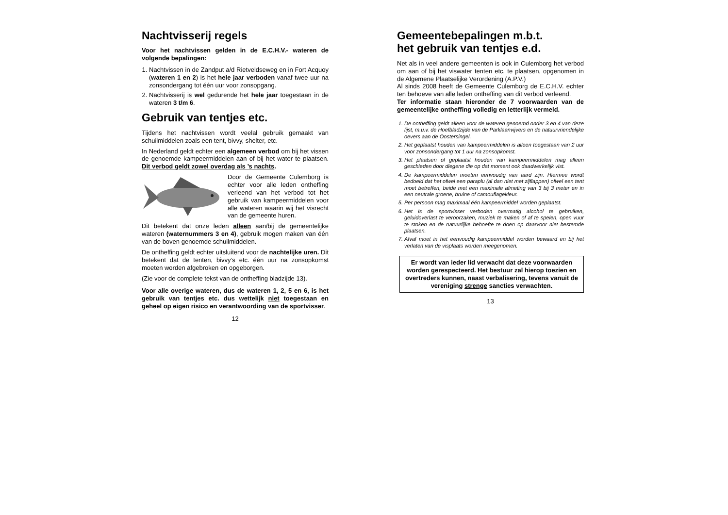Nachtvisserij regels
Voor het nachtvissen gelden in de E.C.H.V.- wateren de volgende bepalingen:
1. Nachtvissen in de Zandput a/d Rietveldseweg en in Fort Acquoy (wateren 1 en 2) is het hele jaar verboden vanaf twee uur na zonsondergang tot één uur voor zonsopgang.
2. Nachtvisserij is wel gedurende het hele jaar toegestaan in de wateren 3 t/m 6.
Gebruik van tentjes etc.
Tijdens het nachtvissen wordt veelal gebruik gemaakt van schuilmiddelen zoals een tent, bivvy, shelter, etc.
In Nederland geldt echter een algemeen verbod om bij het vissen de genoemde kampeermiddelen aan of bij het water te plaatsen. Dit verbod geldt zowel overdag als ’s nachts.
Door de Gemeente Culemborg is echter voor alle leden ontheffing verleend van het verbod tot het gebruik van kampeermiddelen voor alle wateren waarin wij het visrecht van de gemeente huren.
Dit betekent dat onze leden alleen aan/bij de gemeentelijke wateren (waternummers 3 en 4), gebruik mogen maken van één van de boven genoemde schuilmiddelen.
De ontheffing geldt echter uitsluitend voor de nachtelijke uren. Dit betekent dat de tenten, bivvy’s etc. één uur na zonsopkomst moeten worden afgebroken en opgeborgen.
(Zie voor de complete tekst van de ontheffing bladzijde 13).
Voor alle overige wateren, dus de wateren 1, 2, 5 en 6, is het gebruik van tentjes etc. dus wettelijk niet toegestaan en geheel op eigen risico en verantwoording van de sportvisser.
12
Gemeentebepalingen m.b.t.
het gebruik van tentjes e.d.
Net als in veel andere gemeenten is ook in Culemborg het verbod om aan of bij het viswater tenten etc. te plaatsen, opgenomen in de Algemene Plaatselijke Verordening (A.P.V.)
Al sinds 2008 heeft de Gemeente Culemborg de E.C.H.V. echter ten behoeve van alle leden ontheffing van dit verbod verleend.
Ter informatie staan hieronder de 7 voorwaarden van de gemeentelijke ontheffing volledig en letterlijk vermeld.
1. De ontheffing geldt alleen voor de wateren genoemd onder 3 en 4 van deze lijst, m.u.v. de Hoefbladzijde van de Parklaanvijvers en de natuurvriendelijke oevers aan de Oostersingel.
2. Het geplaatst houden van kampeermiddelen is alleen toegestaan van 2 uur voor zonsondergang tot 1 uur na zonsopkomst.
3. Het plaatsen of geplaatst houden van kampeermiddelen mag alleen geschieden door diegene die op dat moment ook daadwerkelijk vist.
4. De kampeermiddelen moeten eenvoudig van aard zijn. Hiermee wordt bedoeld dat het ofwel een paraplu (al dan niet met zijflappen) ofwel een tent moet betreffen, beide met een maximale afmeting van 3 bij 3 meter en in een neutrale groene, bruine of camouflagekleur.
5. Per persoon mag maximaal één kampeermiddel worden geplaatst.
6. Het is de sportvisser verboden overmatig alcohol te gebruiken, geluidoverlast te veroorzaken, muziek te maken of af te spelen, open vuur te stoken en de natuurlijke behoefte te doen op daarvoor niet bestemde plaatsen.
7. Afval moet in het eenvoudig kampeermiddel worden bewaard en bij het verlaten van de visplaats worden meegenomen.
Er wordt van ieder lid verwacht dat deze voorwaarden worden gerespecteerd. Het bestuur zal hierop toezien en overtreders kunnen, naast verbalisering, tevens vanuit de vereniging strenge sancties verwachten.
13